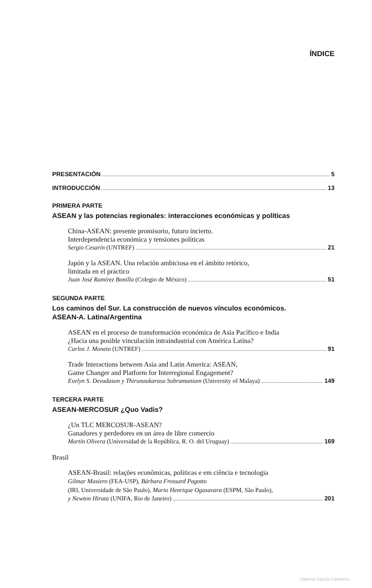ÍNDICE
PRESENTACIÓN 5
INTRODUCCIÓN 13
PRIMERA PARTE
ASEAN y las potencias regionales: interacciones económicas y políticas
China-ASEAN: presente promisorio, futuro incierto.
Interdependencia económica y tensiones políticas
Sergio Cesarín (UNTREF) 21
Japón y la ASEAN. Una relación ambiciosa en el ámbito retórico,
limitada en el práctico
Juan José Ramírez Bonilla (Colegio de México) 51
SEGUNDA PARTE
Los caminos del Sur. La construcción de nuevos vínculos económicos.
ASEAN-A. Latina/Argentina
ASEAN en el proceso de transformación económica de Asia Pacífico e India
¿Hacia una posible vinculación intraindustrial con América Latina?
Carlos J. Moneta (UNTREF) 91
Trade Interactions between Asia and Latin America: ASEAN,
Game Changer and Platform for Interregional Engagement?
Evelyn S. Devadason y Thirunaukarasu Subramaniam (University of Malaya) 149
TERCERA PARTE
ASEAN-MERCOSUR ¿Quo Vadis?
¿Un TLC MERCOSUR-ASEAN?
Ganadores y perdedores en un área de libre comercio
Martín Olivera (Universidad de la República, R. O. del Uruguay) 169
Brasil
ASEAN-Brasil: relações econômicas, políticas e em ciência e tecnologia
Gilmar Masiero (FEA-USP), Bárbara Frossard Pagotto
(IRI, Universidade de São Paulo), Mario Henrique Ogasavara (ESPM, São Paulo),
y Newton Hirata (UNIFA, Rio de Janeiro) 201
Librería Garcia Cambeiro